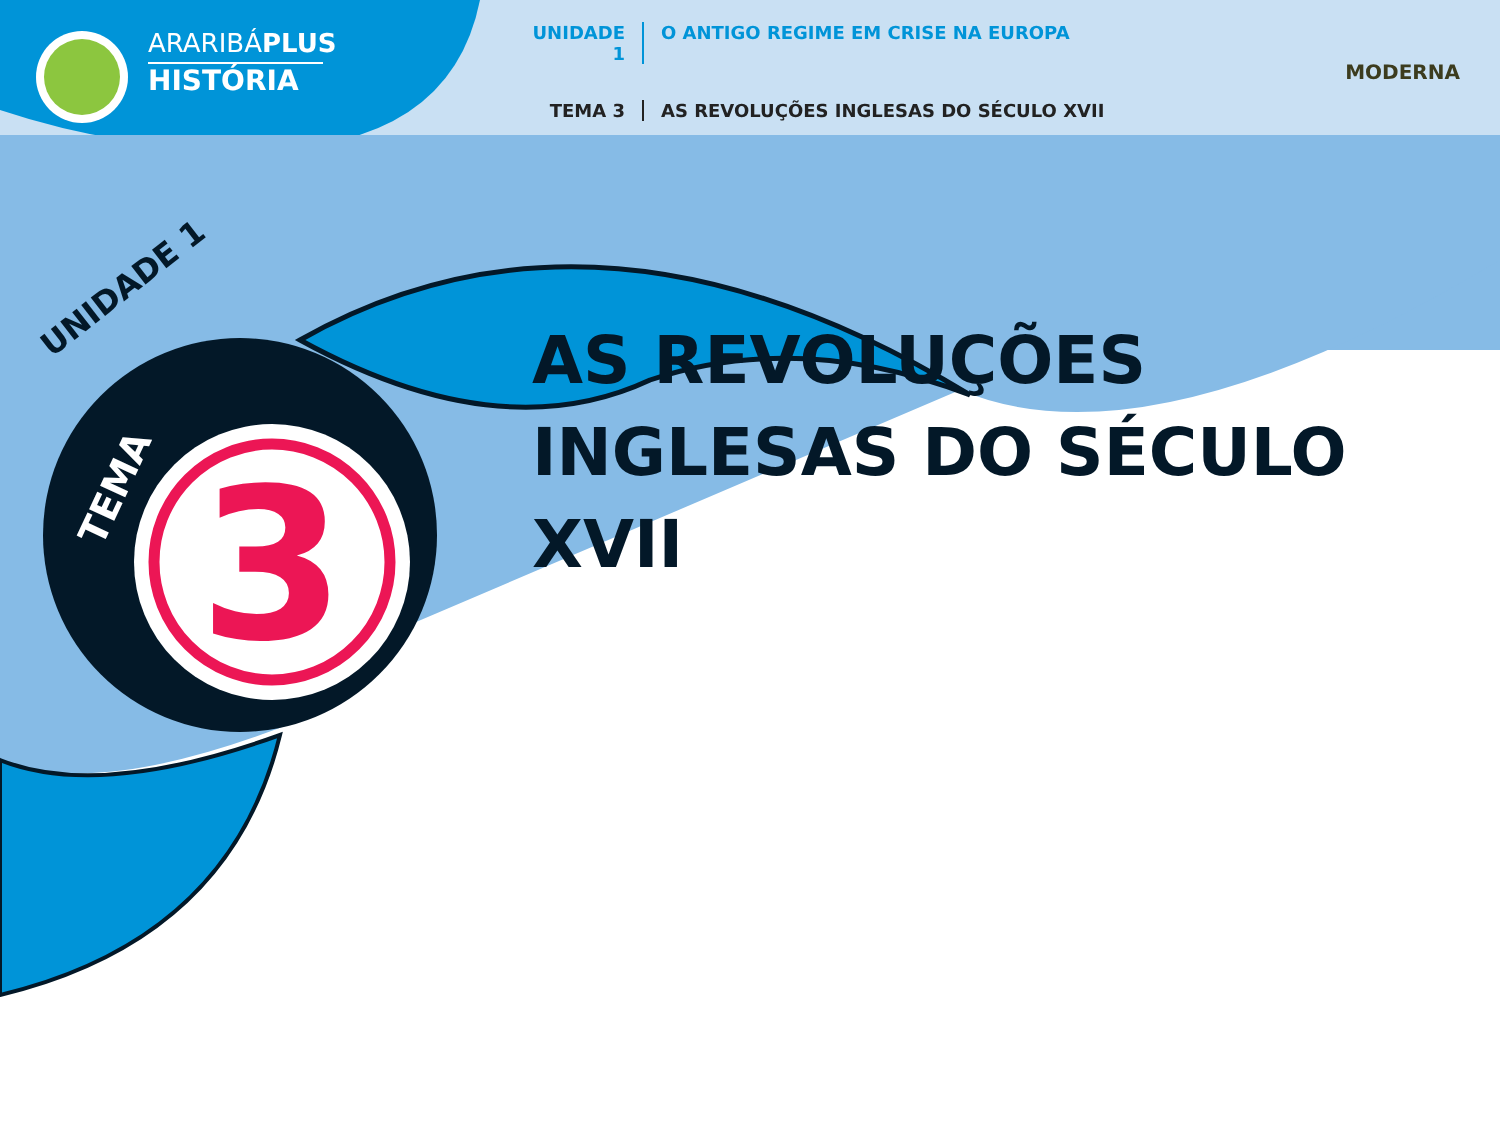3
ARARIBÁPLUS
HISTÓRIA
UNIDADE 1 O ANTIGO REGIME EM CRISE NA EUROPA
TEMA 3 AS REVOLUÇÕES INGLESAS DO SÉCULO XVII
MODERNA
UNIDADE 1
TEMA
AS REVOLUÇÕES
INGLESAS DO SÉCULO XVII